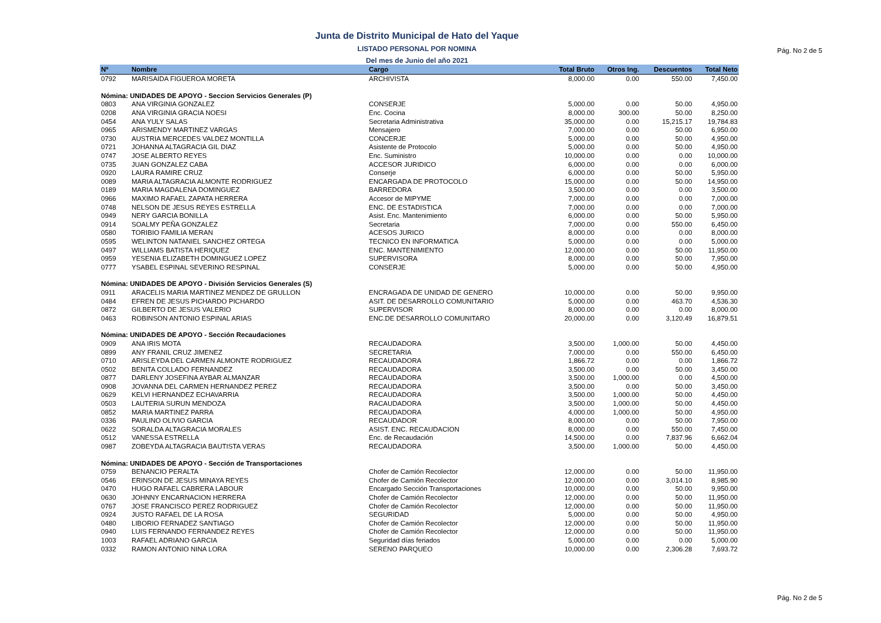Pág. No 2 de 5
Junta de Distrito Municipal de Hato del Yaque
LISTADO PERSONAL POR NOMINA
Del mes de Junio del año 2021
| Nº | Nombre | Cargo | Total Bruto | Otros Ing. | Descuentos | Total Neto |
| --- | --- | --- | --- | --- | --- | --- |
| 0792 | MARISAIDA FIGUEROA MORETA | ARCHIVISTA | 8,000.00 | 0.00 | 550.00 | 7,450.00 |
| Nómina: UNIDADES DE APOYO - Seccion Servicios Generales (P) | | | | | | |
| 0803 | ANA VIRGINIA GONZALEZ | CONSERJE | 5,000.00 | 0.00 | 50.00 | 4,950.00 |
| 0208 | ANA VIRGINIA GRACIA NOESI | Enc. Cocina | 8,000.00 | 300.00 | 50.00 | 8,250.00 |
| 0454 | ANA YULY SALAS | Secretaria Administrativa | 35,000.00 | 0.00 | 15,215.17 | 19,784.83 |
| 0965 | ARISMENDY MARTINEZ VARGAS | Mensajero | 7,000.00 | 0.00 | 50.00 | 6,950.00 |
| 0730 | AUSTRIA MERCEDES VALDEZ MONTILLA | CONCERJE | 5,000.00 | 0.00 | 50.00 | 4,950.00 |
| 0721 | JOHANNA ALTAGRACIA GIL DIAZ | Asistente de Protocolo | 5,000.00 | 0.00 | 50.00 | 4,950.00 |
| 0747 | JOSE ALBERTO REYES | Enc. Suministro | 10,000.00 | 0.00 | 0.00 | 10,000.00 |
| 0735 | JUAN GONZALEZ CABA | ACCESOR JURIDICO | 6,000.00 | 0.00 | 0.00 | 6,000.00 |
| 0920 | LAURA RAMIRE CRUZ | Conserje | 6,000.00 | 0.00 | 50.00 | 5,950.00 |
| 0089 | MARIA ALTAGRACIA ALMONTE RODRIGUEZ | ENCARGADA DE PROTOCOLO | 15,000.00 | 0.00 | 50.00 | 14,950.00 |
| 0189 | MARIA MAGDALENA DOMINGUEZ | BARREDORA | 3,500.00 | 0.00 | 0.00 | 3,500.00 |
| 0966 | MAXIMO RAFAEL ZAPATA HERRERA | Accesor de MIPYME | 7,000.00 | 0.00 | 0.00 | 7,000.00 |
| 0748 | NELSON DE JESUS REYES ESTRELLA | ENC. DE ESTADISTICA | 7,000.00 | 0.00 | 0.00 | 7,000.00 |
| 0949 | NERY GARCIA BONILLA | Asist. Enc. Mantenimiento | 6,000.00 | 0.00 | 50.00 | 5,950.00 |
| 0914 | SOALMY PEÑA GONZALEZ | Secretaria | 7,000.00 | 0.00 | 550.00 | 6,450.00 |
| 0580 | TORIBIO FAMILIA MERAN | ACESOS JURICO | 8,000.00 | 0.00 | 0.00 | 8,000.00 |
| 0595 | WELINTON NATANIEL SANCHEZ ORTEGA | TECNICO EN INFORMATICA | 5,000.00 | 0.00 | 0.00 | 5,000.00 |
| 0497 | WILLIAMS BATISTA HERIQUEZ | ENC. MANTENIMIENTO | 12,000.00 | 0.00 | 50.00 | 11,950.00 |
| 0959 | YESENIA ELIZABETH DOMINGUEZ LOPEZ | SUPERVISORA | 8,000.00 | 0.00 | 50.00 | 7,950.00 |
| 0777 | YSABEL ESPINAL SEVERINO RESPINAL | CONSERJE | 5,000.00 | 0.00 | 50.00 | 4,950.00 |
| Nómina: UNIDADES DE APOYO - División Servicios Generales (S) | | | | | | |
| 0911 | ARACELIS MARIA MARTINEZ MENDEZ DE GRULLON | ENCRAGADA DE UNIDAD DE GENERO | 10,000.00 | 0.00 | 50.00 | 9,950.00 |
| 0484 | EFREN DE JESUS PICHARDO PICHARDO | ASIT. DE DESARROLLO COMUNITARIO | 5,000.00 | 0.00 | 463.70 | 4,536.30 |
| 0872 | GILBERTO DE JESUS VALERIO | SUPERVISOR | 8,000.00 | 0.00 | 0.00 | 8,000.00 |
| 0463 | ROBINSON ANTONIO ESPINAL ARIAS | ENC.DE DESARROLLO COMUNITARO | 20,000.00 | 0.00 | 3,120.49 | 16,879.51 |
| Nómina: UNIDADES DE APOYO - Sección Recaudaciones | | | | | | |
| 0909 | ANA IRIS MOTA | RECAUDADORA | 3,500.00 | 1,000.00 | 50.00 | 4,450.00 |
| 0899 | ANY FRANIL CRUZ JIMENEZ | SECRETARIA | 7,000.00 | 0.00 | 550.00 | 6,450.00 |
| 0710 | ARISLEYDA DEL CARMEN ALMONTE RODRIGUEZ | RECAUDADORA | 1,866.72 | 0.00 | 0.00 | 1,866.72 |
| 0502 | BENITA COLLADO FERNANDEZ | RECAUDADORA | 3,500.00 | 0.00 | 50.00 | 3,450.00 |
| 0877 | DARLENY JOSEFINA AYBAR ALMANZAR | RECAUDADORA | 3,500.00 | 1,000.00 | 0.00 | 4,500.00 |
| 0908 | JOVANNA DEL CARMEN HERNANDEZ PEREZ | RECAUDADORA | 3,500.00 | 0.00 | 50.00 | 3,450.00 |
| 0629 | KELVI HERNANDEZ ECHAVARRIA | RECAUDADORA | 3,500.00 | 1,000.00 | 50.00 | 4,450.00 |
| 0503 | LAUTERIA SURUN MENDOZA | RACAUDADORA | 3,500.00 | 1,000.00 | 50.00 | 4,450.00 |
| 0852 | MARIA MARTINEZ PARRA | RECAUDADORA | 4,000.00 | 1,000.00 | 50.00 | 4,950.00 |
| 0336 | PAULINO OLIVIO GARCIA | RECAUDADOR | 8,000.00 | 0.00 | 50.00 | 7,950.00 |
| 0622 | SORALDA ALTAGRACIA MORALES | ASIST. ENC. RECAUDACION | 8,000.00 | 0.00 | 550.00 | 7,450.00 |
| 0512 | VANESSA ESTRELLA | Enc. de Recaudación | 14,500.00 | 0.00 | 7,837.96 | 6,662.04 |
| 0987 | ZOBEYDA ALTAGRACIA BAUTISTA VERAS | RECAUDADORA | 3,500.00 | 1,000.00 | 50.00 | 4,450.00 |
| Nómina: UNIDADES DE APOYO - Sección de Transportaciones | | | | | | |
| 0759 | BENANCIO PERALTA | Chofer de Camión Recolector | 12,000.00 | 0.00 | 50.00 | 11,950.00 |
| 0546 | ERINSON DE JESUS MINAYA REYES | Chofer de Camión Recolector | 12,000.00 | 0.00 | 3,014.10 | 8,985.90 |
| 0470 | HUGO RAFAEL CABRERA LABOUR | Encargado Sección Transportaciones | 10,000.00 | 0.00 | 50.00 | 9,950.00 |
| 0630 | JOHNNY ENCARNACION HERRERA | Chofer de Camión Recolector | 12,000.00 | 0.00 | 50.00 | 11,950.00 |
| 0767 | JOSE FRANCISCO PEREZ RODRIGUEZ | Chofer de Camión Recolector | 12,000.00 | 0.00 | 50.00 | 11,950.00 |
| 0924 | JUSTO RAFAEL DE LA ROSA | SEGURIDAD | 5,000.00 | 0.00 | 50.00 | 4,950.00 |
| 0480 | LIBORIO FERNADEZ SANTIAGO | Chofer de Camión Recolector | 12,000.00 | 0.00 | 50.00 | 11,950.00 |
| 0940 | LUIS FERNANDO FERNANDEZ REYES | Chofer de Camión Recolector | 12,000.00 | 0.00 | 50.00 | 11,950.00 |
| 1003 | RAFAEL ADRIANO GARCIA | Seguridad días feriados | 5,000.00 | 0.00 | 0.00 | 5,000.00 |
| 0332 | RAMON ANTONIO NINA LORA | SERENO PARQUEO | 10,000.00 | 0.00 | 2,306.28 | 7,693.72 |
Pág. No 2 de 5